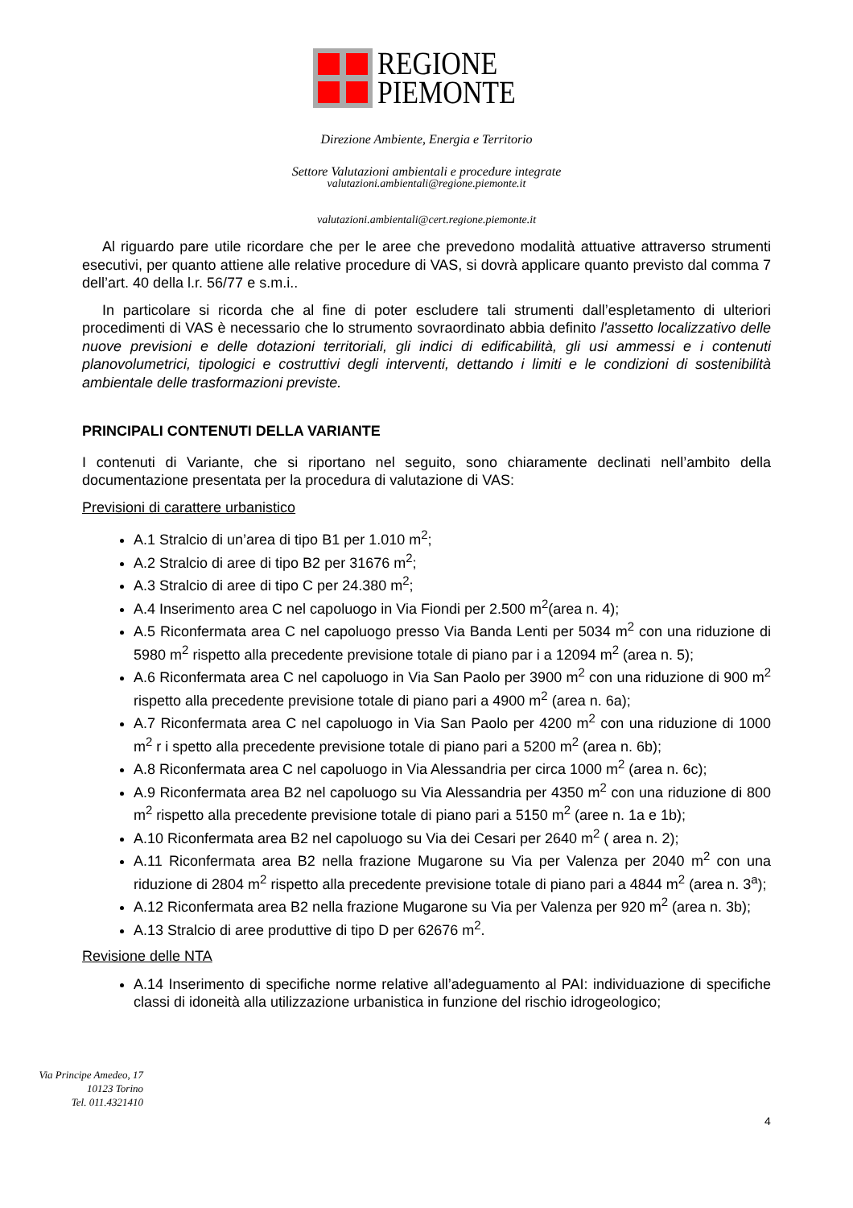REGIONE
PIEMONTE
Direzione Ambiente, Energia e Territorio
Settore Valutazioni ambientali e procedure integrate
valutazioni.ambientali@regione.piemonte.it
valutazioni.ambientali@cert.regione.piemonte.it
Al riguardo pare utile ricordare che per le aree che prevedono modalità attuative attraverso strumenti esecutivi, per quanto attiene alle relative procedure di VAS, si dovrà applicare quanto previsto dal comma 7 dell’art. 40 della l.r. 56/77 e s.m.i..
In particolare si ricorda che al fine di poter escludere tali strumenti dall’espletamento di ulteriori procedimenti di VAS è necessario che lo strumento sovraordinato abbia definito l'assetto localizzativo delle nuove previsioni e delle dotazioni territoriali, gli indici di edificabilità, gli usi ammessi e i contenuti planovolumetrici, tipologici e costruttivi degli interventi, dettando i limiti e le condizioni di sostenibilità ambientale delle trasformazioni previste.
PRINCIPALI CONTENUTI DELLA VARIANTE
I contenuti di Variante, che si riportano nel seguito, sono chiaramente declinati nell’ambito della documentazione presentata per la procedura di valutazione di VAS:
Previsioni di carattere urbanistico
A.1 Stralcio di un’area di tipo B1 per 1.010 m<sup>2</sup>;
A.2 Stralcio di aree di tipo B2 per 31676 m<sup>2</sup>;
A.3 Stralcio di aree di tipo C per 24.380 m<sup>2</sup>;
A.4 Inserimento area C nel capoluogo in Via Fiondi per 2.500 m<sup>2</sup>(area n. 4);
A.5 Riconfermata area C nel capoluogo presso Via Banda Lenti per 5034 m<sup>2</sup> con una riduzione di 5980 m<sup>2</sup> rispetto alla precedente previsione totale di piano par i a 12094 m<sup>2</sup> (area n. 5);
A.6 Riconfermata area C nel capoluogo in Via San Paolo per 3900 m<sup>2</sup> con una riduzione di 900 m<sup>2</sup> rispetto alla precedente previsione totale di piano pari a 4900 m<sup>2</sup> (area n. 6a);
A.7 Riconfermata area C nel capoluogo in Via San Paolo per 4200 m<sup>2</sup> con una riduzione di 1000 m<sup>2</sup> r i spetto alla precedente previsione totale di piano pari a 5200 m<sup>2</sup> (area n. 6b);
A.8 Riconfermata area C nel capoluogo in Via Alessandria per circa 1000 m<sup>2</sup> (area n. 6c);
A.9 Riconfermata area B2 nel capoluogo su Via Alessandria per 4350 m<sup>2</sup> con una riduzione di 800 m<sup>2</sup> rispetto alla precedente previsione totale di piano pari a 5150 m<sup>2</sup> (aree n. 1a e 1b);
A.10 Riconfermata area B2 nel capoluogo su Via dei Cesari per 2640 m<sup>2</sup> ( area n. 2);
A.11 Riconfermata area B2 nella frazione Mugarone su Via per Valenza per 2040 m<sup>2</sup> con una riduzione di 2804 m<sup>2</sup> rispetto alla precedente previsione totale di piano pari a 4844 m<sup>2</sup> (area n. 3<sup>a</sup>);
A.12 Riconfermata area B2 nella frazione Mugarone su Via per Valenza per 920 m<sup>2</sup> (area n. 3b);
A.13 Stralcio di aree produttive di tipo D per 62676 m<sup>2</sup>.
Revisione delle NTA
A.14 Inserimento di specifiche norme relative all’adeguamento al PAI: individuazione di specifiche classi di idoneità alla utilizzazione urbanistica in funzione del rischio idrogeologico;
Via Principe Amedeo, 17
10123 Torino
Tel. 011.4321410
4